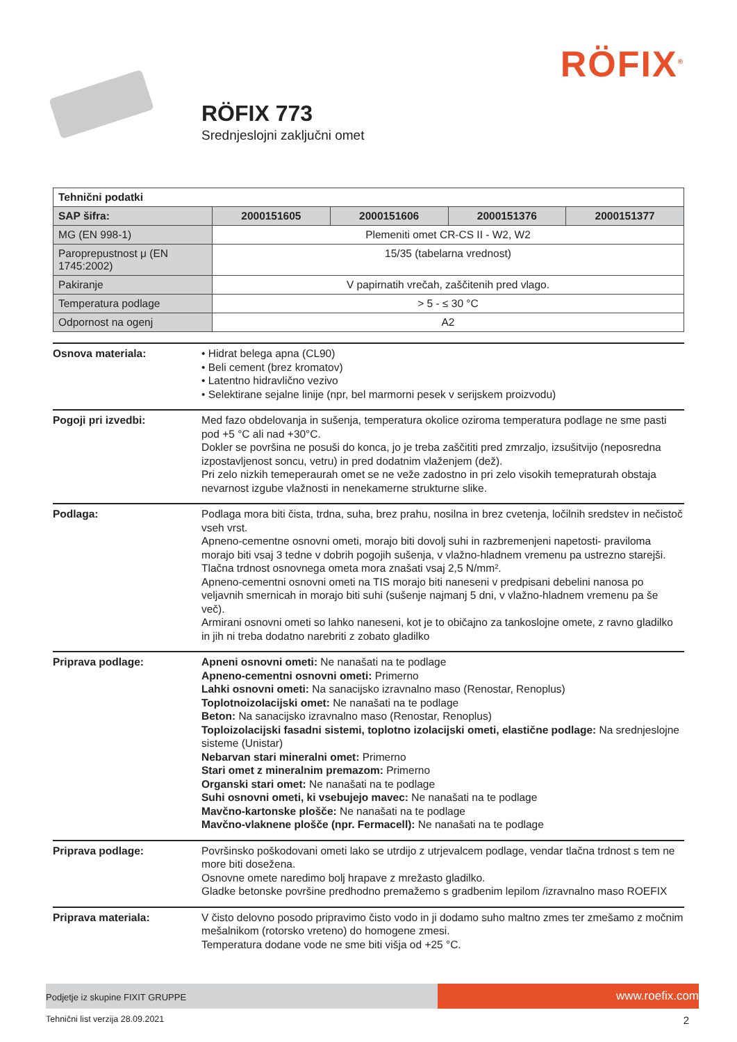RÖFIX<sup>®</sup>
RÖFIX 773
Srednjeslojni zaključni omet
| Tehnični podatki | | | | |
| SAP šifra: | 2000151605 | 2000151606 | 2000151376 | 2000151377 |
| MG (EN 998-1) | Plemeniti omet CR-CS II - W2, W2 | | | |
| Paroprepustnost μ (EN 1745:2002) | 15/35 (tabelarna vrednost) | | | |
| Pakiranje | V papirnatih vrečah, zaščitenih pred vlago. | | | |
| Temperatura podlage | > 5 - ≤ 30 °C | | | |
| Odpornost na ogenj | A2 | | | |
Osnova materiala: • Hidrat belega apna (CL90)
• Beli cement (brez kromatov)
• Latentno hidravlično vezivo
• Selektirane sejalne linije (npr, bel marmorni pesek v serijskem proizvodu)
Pogoji pri izvedbi: Med fazo obdelovanja in sušenja, temperatura okolice oziroma temperatura podlage ne sme pasti pod +5 °C ali nad +30°C.
Dokler se površina ne posuši do konca, jo je treba zaščititi pred zmrzaljo, izsušitvijo (neposredna izpostavljenost soncu, vetru) in pred dodatnim vlaženjem (dež).
Pri zelo nizkih temeperaurah omet se ne veže zadostno in pri zelo visokih temepraturah obstaja nevarnost izgube vlažnosti in nenekamerne strukturne slike.
Podlaga: Podlaga mora biti čista, trdna, suha, brez prahu, nosilna in brez cvetenja, ločilnih sredstev in nečistoč vseh vrst.
Apneno-cementne osnovni ometi, morajo biti dovolj suhi in razbremenjeni napetosti- praviloma morajo biti vsaj 3 tedne v dobrih pogojih sušenja, v vlažno-hladnem vremenu pa ustrezno starejši. Tlačna trdnost osnovnega ometa mora znašati vsaj 2,5 N/mm².
Apneno-cementni osnovni ometi na TIS morajo biti naneseni v predpisani debelini nanosa po veljavnih smernicah in morajo biti suhi (sušenje najmanj 5 dni, v vlažno-hladnem vremenu pa še več).
Armirani osnovni ometi so lahko naneseni, kot je to običajno za tankoslojne omete, z ravno gladilko in jih ni treba dodatno narebriti z zobato gladilko
Priprava podlage: Apneni osnovni ometi: Ne nanašati na te podlage
Apneno-cementni osnovni ometi: Primerno
Lahki osnovni ometi: Na sanacijsko izravnalno maso (Renostar, Renoplus)
Toplotnoizolacijski omet: Ne nanašati na te podlage
Beton: Na sanacijsko izravnalno maso (Renostar, Renoplus)
Toploizolacijski fasadni sistemi, toplotno izolacijski ometi, elastične podlage: Na srednjeslojne sisteme (Unistar)
Nebarvan stari mineralni omet: Primerno
Stari omet z mineralnim premazom: Primerno
Organski stari omet: Ne nanašati na te podlage
Suhi osnovni ometi, ki vsebujejo mavec: Ne nanašati na te podlage
Mavčno-kartonske plošče: Ne nanašati na te podlage
Mavčno-vlaknene plošče (npr. Fermacell): Ne nanašati na te podlage
Priprava podlage: Površinsko poškodovani ometi lako se utrdijo z utrjevalcem podlage, vendar tlačna trdnost s tem ne more biti dosežena.
Osnovne omete naredimo bolj hrapave z mrežasto gladilko.
Gladke betonske površine predhodno premažemo s gradbenim lepilom /izravnalno maso ROEFIX
Priprava materiala: V čisto delovno posodo pripravimo čisto vodo in ji dodamo suho maltno zmes ter zmešamo z močnim mešalnikom (rotorsko vreteno) do homogene zmesi.
Temperatura dodane vode ne sme biti višja od +25 °C.
Podjetje iz skupine FIXIT GRUPPE
www.roefix.com
Tehnični list verzija 28.09.2021 2